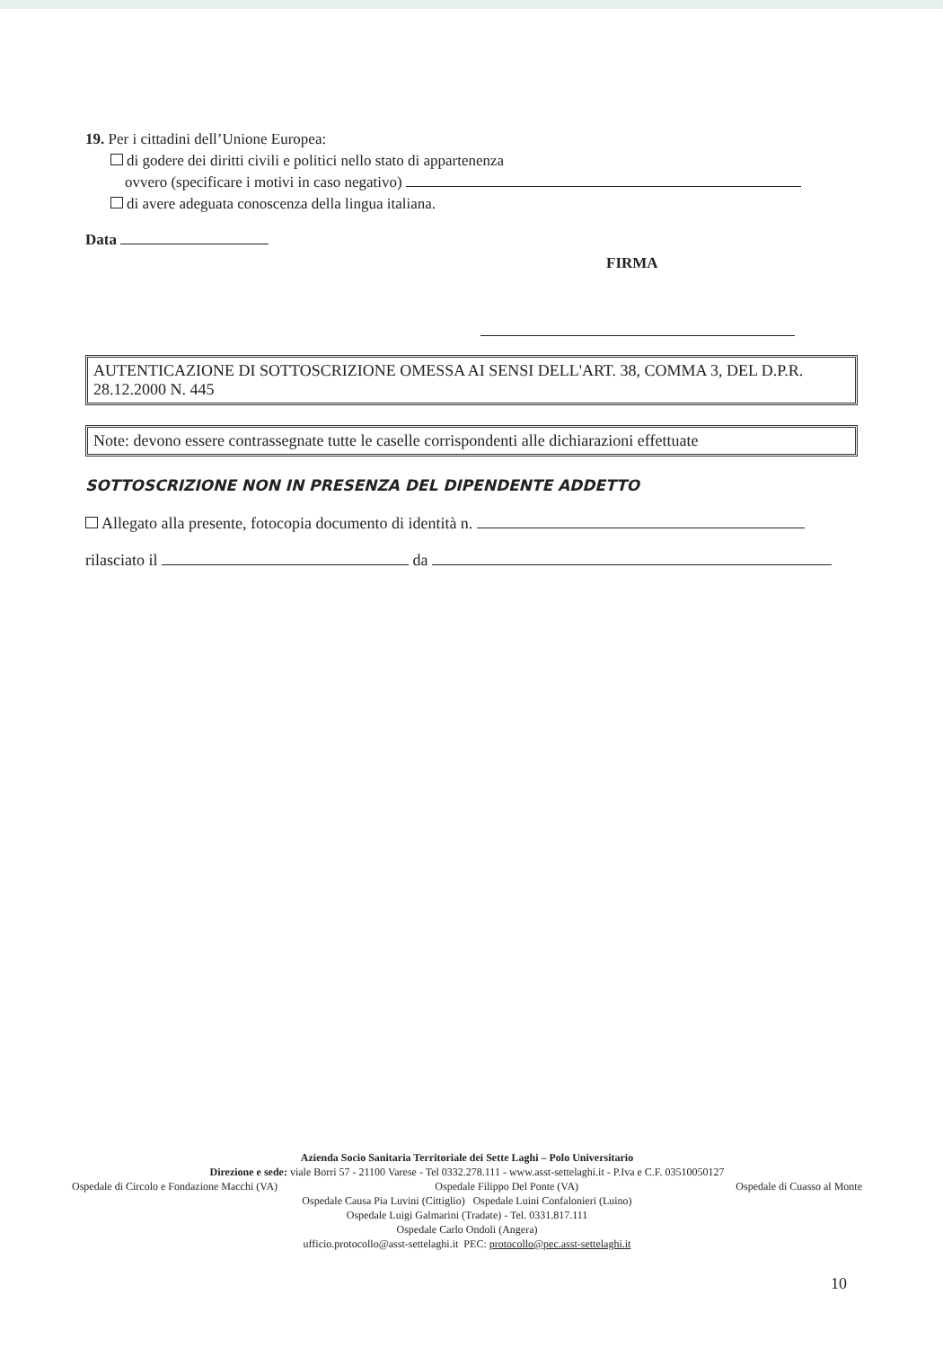19. Per i cittadini dell’Unione Europea:
di godere dei diritti civili e politici nello stato di appartenenza
ovvero (specificare i motivi in caso negativo)
di avere adeguata conoscenza della lingua italiana.
Data
FIRMA
AUTENTICAZIONE DI SOTTOSCRIZIONE OMESSA AI SENSI DELL'ART. 38, COMMA 3, DEL D.P.R. 28.12.2000 N. 445
Note: devono essere contrassegnate tutte le caselle corrispondenti alle dichiarazioni effettuate
SOTTOSCRIZIONE NON IN PRESENZA DEL DIPENDENTE ADDETTO
Allegato alla presente, fotocopia documento di identità n.
rilasciato il da
Azienda Socio Sanitaria Territoriale dei Sette Laghi – Polo Universitario
Direzione e sede: viale Borri 57 - 21100 Varese - Tel 0332.278.111 - www.asst-settelaghi.it - P.Iva e C.F. 03510050127
Ospedale di Circolo e Fondazione Macchi (VA) Ospedale Filippo Del Ponte (VA) Ospedale di Cuasso al Monte
Ospedale Causa Pia Luvini (Cittiglio) Ospedale Luini Confalonieri (Luino)
Ospedale Luigi Galmarini (Tradate) - Tel. 0331.817.111
Ospedale Carlo Ondoli (Angera)
ufficio.protocollo@asst-settelaghi.it PEC: protocollo@pec.asst-settelaghi.it
10